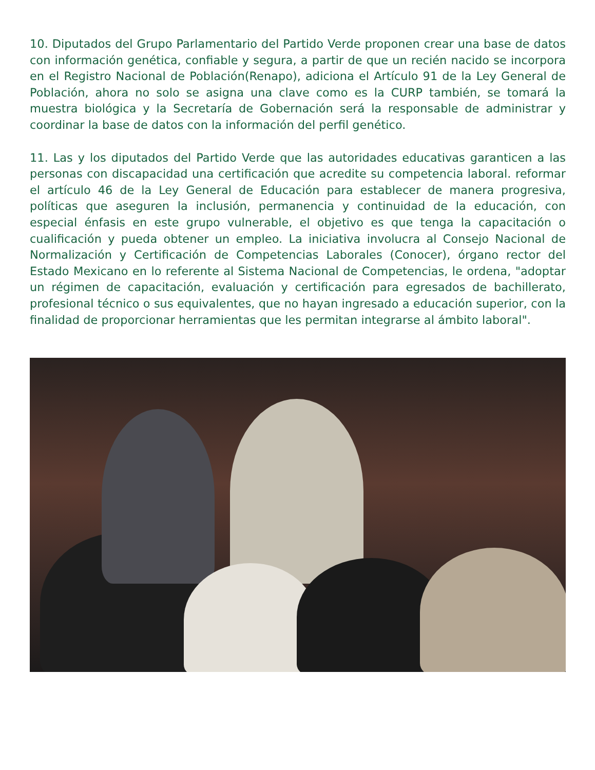10. Diputados del Grupo Parlamentario del Partido Verde proponen crear una base de datos con información genética, confiable y segura, a partir de que un recién nacido se incorpora en el Registro Nacional de Población(Renapo), adiciona el Artículo 91 de la Ley General de Población, ahora no solo se asigna una clave como es la CURP también, se tomará la muestra biológica y la Secretaría de Gobernación será la responsable de administrar y coordinar la base de datos con la información del perfil genético.
11. Las y los diputados del Partido Verde que las autoridades educativas garanticen a las personas con discapacidad una certificación que acredite su competencia laboral. reformar el artículo 46 de la Ley General de Educación para establecer de manera progresiva, políticas que aseguren la inclusión, permanencia y continuidad de la educación, con especial énfasis en este grupo vulnerable, el objetivo es que tenga la capacitación o cualificación y pueda obtener un empleo. La iniciativa involucra al Consejo Nacional de Normalización y Certificación de Competencias Laborales (Conocer), órgano rector del Estado Mexicano en lo referente al Sistema Nacional de Competencias, le ordena, "adoptar un régimen de capacitación, evaluación y certificación para egresados de bachillerato, profesional técnico o sus equivalentes, que no hayan ingresado a educación superior, con la finalidad de proporcionar herramientas que les permitan integrarse al ámbito laboral".